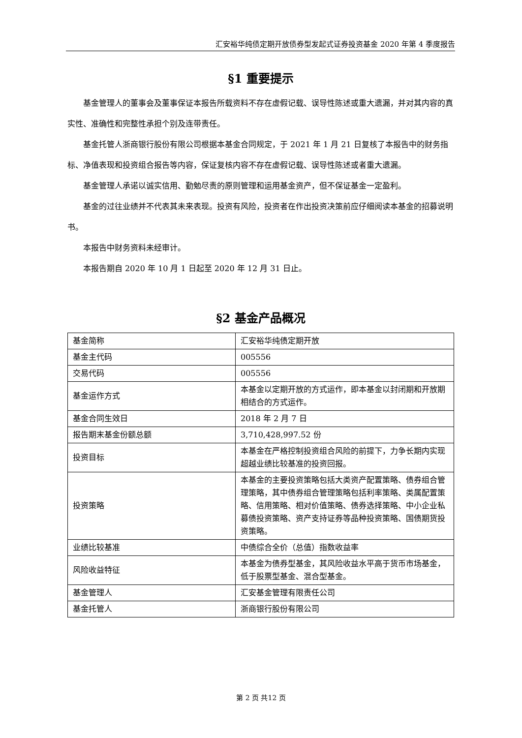汇安裕华纯债定期开放债券型发起式证券投资基金 2020 年第 4 季度报告
§1 重要提示
基金管理人的董事会及董事保证本报告所载资料不存在虚假记载、误导性陈述或重大遗漏，并对其内容的真实性、准确性和完整性承担个别及连带责任。
基金托管人浙商银行股份有限公司根据本基金合同规定，于 2021 年 1 月 21 日复核了本报告中的财务指标、净值表现和投资组合报告等内容，保证复核内容不存在虚假记载、误导性陈述或者重大遗漏。
基金管理人承诺以诚实信用、勤勉尽责的原则管理和运用基金资产，但不保证基金一定盈利。
基金的过往业绩并不代表其未来表现。投资有风险，投资者在作出投资决策前应仔细阅读本基金的招募说明书。
本报告中财务资料未经审计。
本报告期自 2020 年 10 月 1 日起至 2020 年 12 月 31 日止。
§2 基金产品概况
| 基金简称 | 汇安裕华纯债定期开放 |
| 基金主代码 | 005556 |
| 交易代码 | 005556 |
| 基金运作方式 | 本基金以定期开放的方式运作，即本基金以封闭期和开放期相结合的方式运作。 |
| 基金合同生效日 | 2018 年 2 月 7 日 |
| 报告期末基金份额总额 | 3,710,428,997.52 份 |
| 投资目标 | 本基金在严格控制投资组合风险的前提下，力争长期内实现超越业绩比较基准的投资回报。 |
| 投资策略 | 本基金的主要投资策略包括大类资产配置策略、债券组合管理策略，其中债券组合管理策略包括利率策略、类属配置策略、信用策略、相对价值策略、债券选择策略、中小企业私募债投资策略、资产支持证券等品种投资策略、国债期货投资策略。 |
| 业绩比较基准 | 中债综合全价（总值）指数收益率 |
| 风险收益特征 | 本基金为债券型基金，其风险收益水平高于货币市场基金，低于股票型基金、混合型基金。 |
| 基金管理人 | 汇安基金管理有限责任公司 |
| 基金托管人 | 浙商银行股份有限公司 |
第 2 页 共12 页